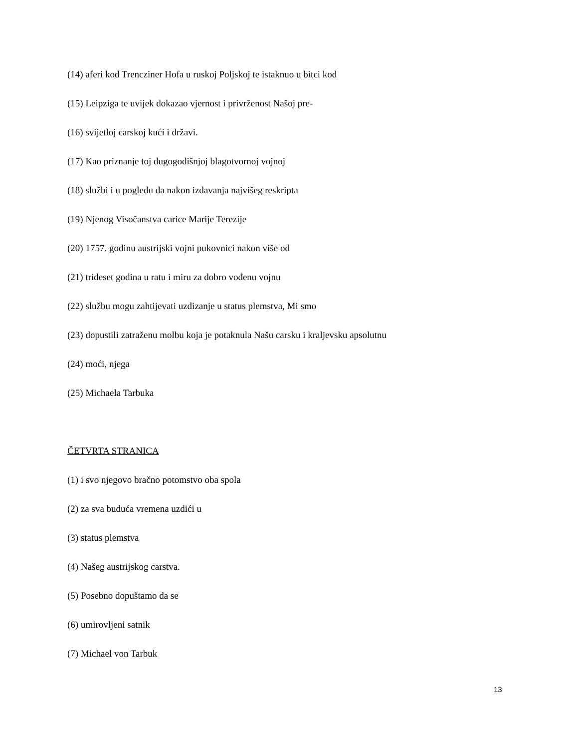(14) aferi kod Trencziner Hofa u ruskoj Poljskoj te istaknuo u bitci kod
(15) Leipziga te uvijek dokazao vjernost i privrženost Našoj pre-
(16) svijetloj carskoj kući i državi.
(17) Kao priznanje toj dugogodišnjoj blagotvornoj vojnoj
(18) službi i u pogledu da nakon izdavanja najvišeg reskripta
(19) Njenog Visočanstva carice Marije Terezije
(20) 1757. godinu austrijski vojni pukovnici nakon više od
(21) trideset godina u ratu i miru za dobro vođenu vojnu
(22) službu mogu zahtijevati uzdizanje u status plemstva, Mi smo
(23) dopustili zatraženu molbu koja je potaknula Našu carsku i kraljevsku apsolutnu
(24) moći, njega
(25) Michaela Tarbuka
ČETVRTA STRANICA
(1) i svo njegovo bračno potomstvo oba spola
(2) za sva buduća vremena uzdići u
(3) status plemstva
(4) Našeg austrijskog carstva.
(5) Posebno dopuštamo da se
(6) umirovljeni satnik
(7) Michael von Tarbuk
13